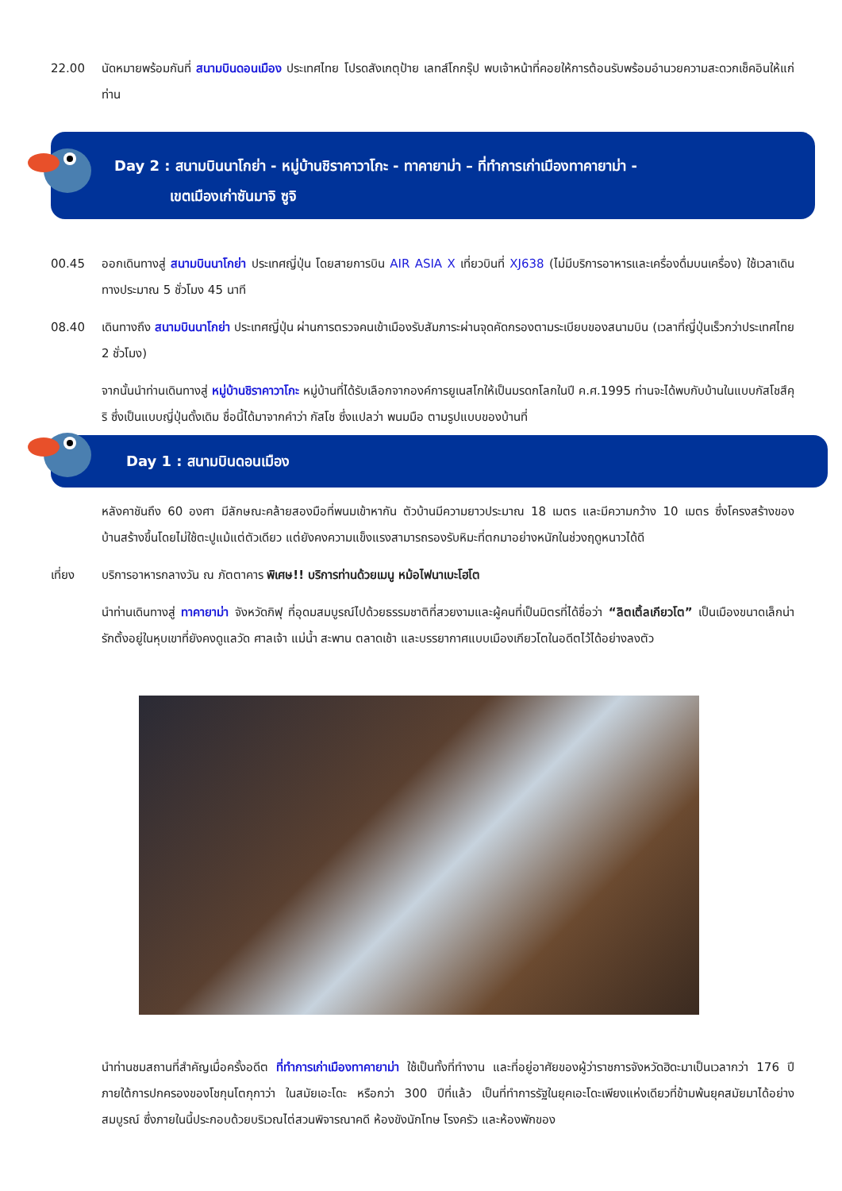22.00 นัดหมายพร้อมกันที่ สนามบินดอนเมือง ประเทศไทย โปรดสังเกตุป้าย เลทส์โกกรุ๊ป พบเจ้าหน้าที่คอยให้การต้อนรับพร้อมอำนวยความสะดวกเช็คอินให้แก่ท่าน
Day 2 : สนามบินนาโกย่า - หมู่บ้านชิราคาวาโกะ - ทาคายาม่า – ที่ทำการเก่าเมืองทาคายาม่า -
เขตเมืองเก่าซันมาจิ ซูจิ
00.45 ออกเดินทางสู่ สนามบินนาโกย่า ประเทศญี่ปุ่น โดยสายการบิน AIR ASIA X เที่ยวบินที่ XJ638 (ไม่มีบริการอาหารและเครื่องดื่มบนเครื่อง) ใช้เวลาเดินทางประมาณ 5 ชั่วโมง 45 นาที
08.40 เดินทางถึง สนามบินนาโกย่า ประเทศญี่ปุ่น ผ่านการตรวจคนเข้าเมืองรับสัมภาระผ่านจุดคัดกรองตามระเบียบของสนามบิน (เวลาที่ญี่ปุ่นเร็วกว่าประเทศไทย 2 ชั่วโมง)
จากนั้นนำท่านเดินทางสู่ หมู่บ้านชิราคาวาโกะ หมู่บ้านที่ได้รับเลือกจากองค์การยูเนสโกให้เป็นมรดกโลกในปี ค.ศ.1995 ท่านจะได้พบกับบ้านในแบบกัสโชสึคุริ ซึ่งเป็นแบบญี่ปุ่นดั้งเดิม ชื่อนี้ได้มาจากคำว่า กัสโช ซึ่งแปลว่า พนมมือ ตามรูปแบบของบ้านที่
Day 1 : สนามบินดอนเมือง
หลังคาชันถึง 60 องศา มีลักษณะคล้ายสองมือที่พนมเข้าหากัน ตัวบ้านมีความยาวประมาณ 18 เมตร และมีความกว้าง 10 เมตร ซึ่งโครงสร้างของบ้านสร้างขึ้นโดยไม่ใช้ตะปูแม้แต่ตัวเดียว แต่ยังคงความแข็งแรงสามารถรองรับหิมะที่ตกมาอย่างหนักในช่วงฤดูหนาวได้ดี
เที่ยง บริการอาหารกลางวัน ณ ภัตตาคาร พิเศษ!! บริการท่านด้วยเมนู หม้อไฟนาเบะโฮโต
นำท่านเดินทางสู่ ทาคายาม่า จังหวัดกิฟุ ที่อุดมสมบูรณ์ไปด้วยธรรมชาติที่สวยงามและผู้คนที่เป็นมิตรที่ได้ชื่อว่า “ลิตเติ้ลเกียวโต” เป็นเมืองขนาดเล็กน่ารักตั้งอยู่ในหุบเขาที่ยังคงดูแลวัด ศาลเจ้า แม่น้ำ สะพาน ตลาดเช้า และบรรยากาศแบบเมืองเกียวโตในอดีตไว้ได้อย่างลงตัว
นำท่านชมสถานที่สำคัญเมื่อครั้งอดีต ที่ทำการเก่าเมืองทาคายาม่า ใช้เป็นทั้งที่ทำงาน และที่อยู่อาศัยของผู้ว่าราชการจังหวัดฮิดะมาเป็นเวลากว่า 176 ปี ภายใต้การปกครองของโชกุนโตกุกาว่า ในสมัยเอะโดะ หรือกว่า 300 ปีที่แล้ว เป็นที่ทำการรัฐในยุคเอะโดะเพียงแห่งเดียวที่ข้ามพ้นยุคสมัยมาได้อย่างสมบูรณ์ ซึ่งภายในนี้ประกอบด้วยบริเวณไต่สวนพิจารณาคดี ห้องขังนักโทษ โรงครัว และห้องพักของ